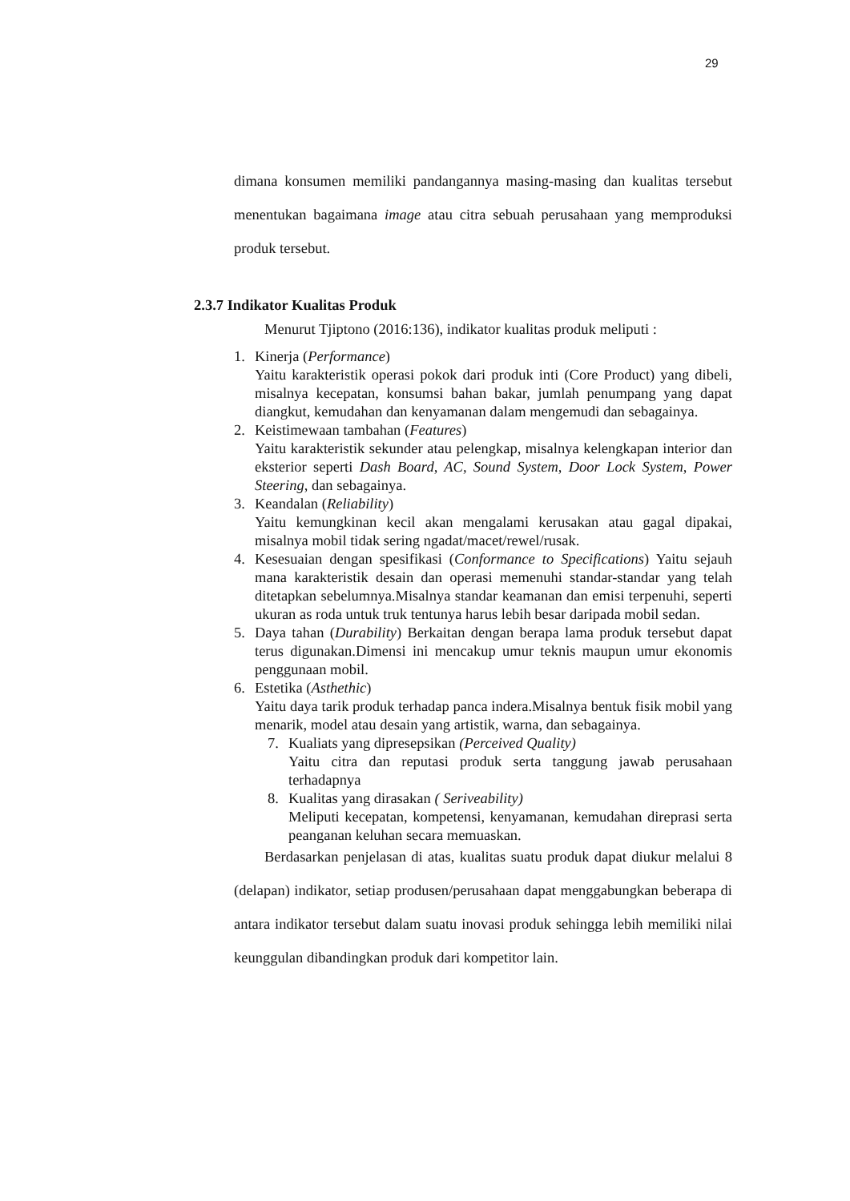29
dimana konsumen memiliki pandangannya masing-masing dan kualitas tersebut menentukan bagaimana image atau citra sebuah perusahaan yang memproduksi produk tersebut.
2.3.7 Indikator Kualitas Produk
Menurut Tjiptono (2016:136), indikator kualitas produk meliputi :
1. Kinerja (Performance)
Yaitu karakteristik operasi pokok dari produk inti (Core Product) yang dibeli, misalnya kecepatan, konsumsi bahan bakar, jumlah penumpang yang dapat diangkut, kemudahan dan kenyamanan dalam mengemudi dan sebagainya.
2. Keistimewaan tambahan (Features)
Yaitu karakteristik sekunder atau pelengkap, misalnya kelengkapan interior dan eksterior seperti Dash Board, AC, Sound System, Door Lock System, Power Steering, dan sebagainya.
3. Keandalan (Reliability)
Yaitu kemungkinan kecil akan mengalami kerusakan atau gagal dipakai, misalnya mobil tidak sering ngadat/macet/rewel/rusak.
4. Kesesuaian dengan spesifikasi (Conformance to Specifications) Yaitu sejauh mana karakteristik desain dan operasi memenuhi standar-standar yang telah ditetapkan sebelumnya.Misalnya standar keamanan dan emisi terpenuhi, seperti ukuran as roda untuk truk tentunya harus lebih besar daripada mobil sedan.
5. Daya tahan (Durability) Berkaitan dengan berapa lama produk tersebut dapat terus digunakan.Dimensi ini mencakup umur teknis maupun umur ekonomis penggunaan mobil.
6. Estetika (Asthethic)
Yaitu daya tarik produk terhadap panca indera.Misalnya bentuk fisik mobil yang menarik, model atau desain yang artistik, warna, dan sebagainya.
7. Kualiats yang dipresepsikan (Perceived Quality)
Yaitu citra dan reputasi produk serta tanggung jawab perusahaan terhadapnya
8. Kualitas yang dirasakan ( Seriveability)
Meliputi kecepatan, kompetensi, kenyamanan, kemudahan direprasi serta peanganan keluhan secara memuaskan.
Berdasarkan penjelasan di atas, kualitas suatu produk dapat diukur melalui 8 (delapan) indikator, setiap produsen/perusahaan dapat menggabungkan beberapa di antara indikator tersebut dalam suatu inovasi produk sehingga lebih memiliki nilai keunggulan dibandingkan produk dari kompetitor lain.